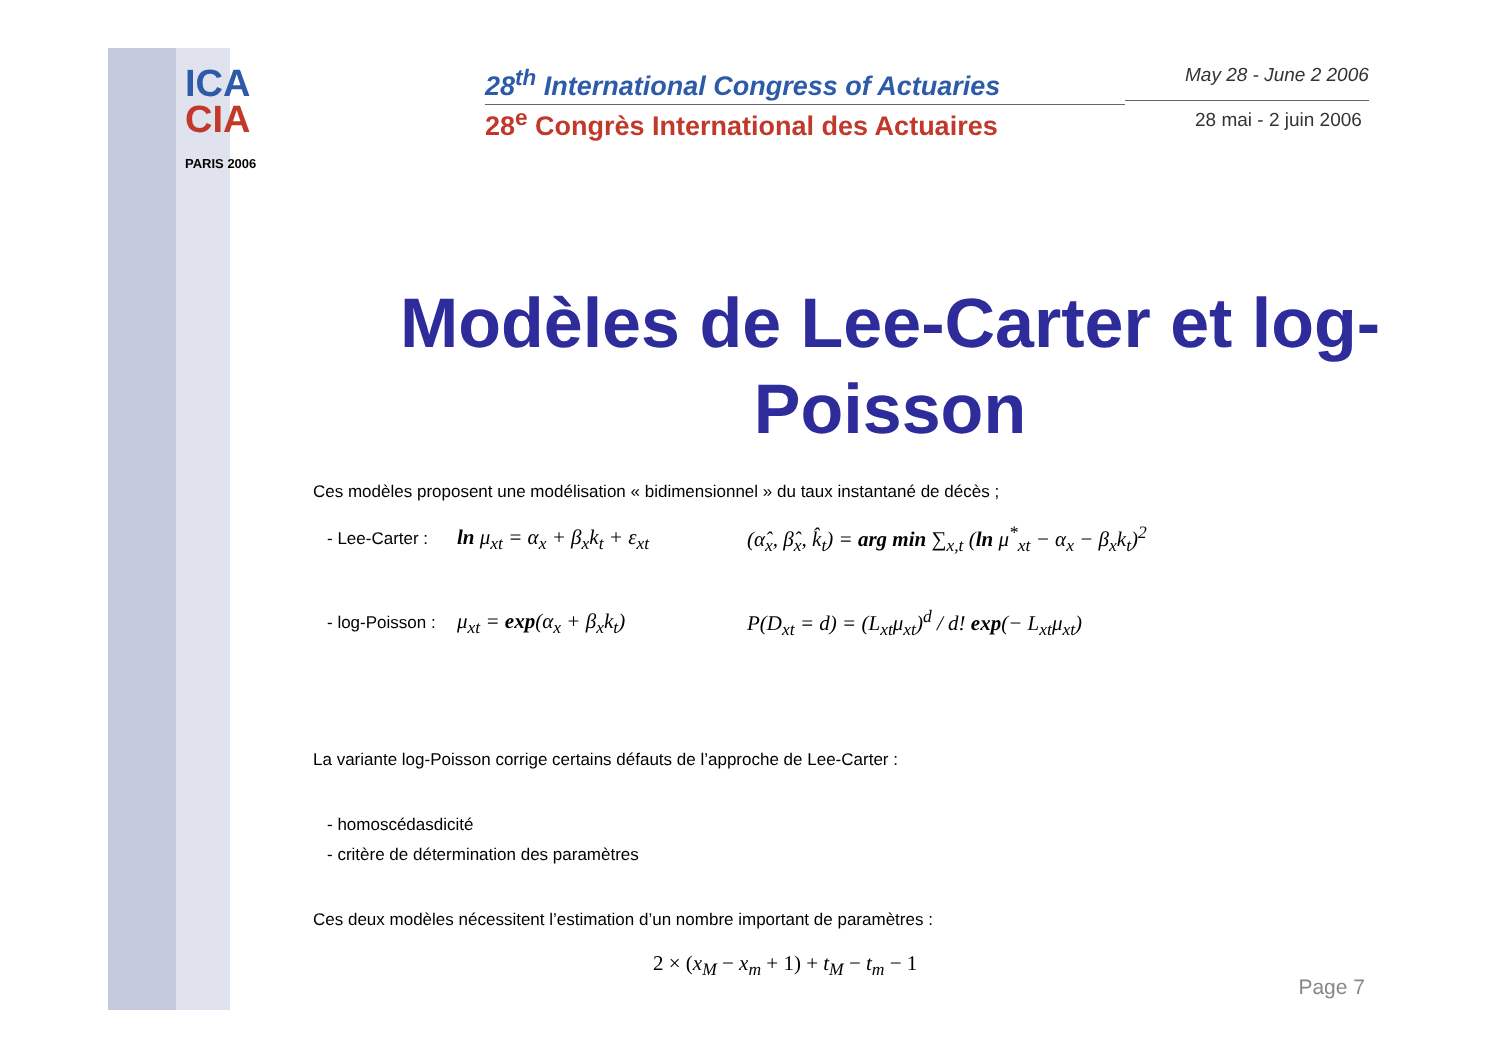ICA
CIA
PARIS 2006
28<sup>th</sup> International Congress of Actuaries
28<sup>e</sup> Congrès International des Actuaires
May 28 - June 2 2006
28 mai - 2 juin 2006
Modèles de Lee-Carter et log-Poisson
Ces modèles proposent une modélisation « bidimensionnel » du taux instantané de décès ;
- Lee-Carter : ln μ<sub>xt</sub> = α<sub>x</sub> + β<sub>x</sub>k<sub>t</sub> + ε<sub>xt</sub> (α̂<sub>x</sub>, β̂<sub>x</sub>, k̂<sub>t</sub>) = arg min ∑<sub>x,t</sub> (ln μ<sup>*</sup><sub>xt</sub> − α<sub>x</sub> − β<sub>x</sub>k<sub>t</sub>)<sup>2</sup>
- log-Poisson : μ<sub>xt</sub> = exp(α<sub>x</sub> + β<sub>x</sub>k<sub>t</sub>) P(D<sub>xt</sub> = d) = (L<sub>xt</sub>μ<sub>xt</sub>)<sup>d</sup> / d! exp(− L<sub>xt</sub>μ<sub>xt</sub>)
La variante log-Poisson corrige certains défauts de l’approche de Lee-Carter :
- homoscédasdicité
- critère de détermination des paramètres
Ces deux modèles nécessitent l’estimation d’un nombre important de paramètres :
2 × (x<sub>M</sub> − x<sub>m</sub> + 1) + t<sub>M</sub> − t<sub>m</sub> − 1
Page 7